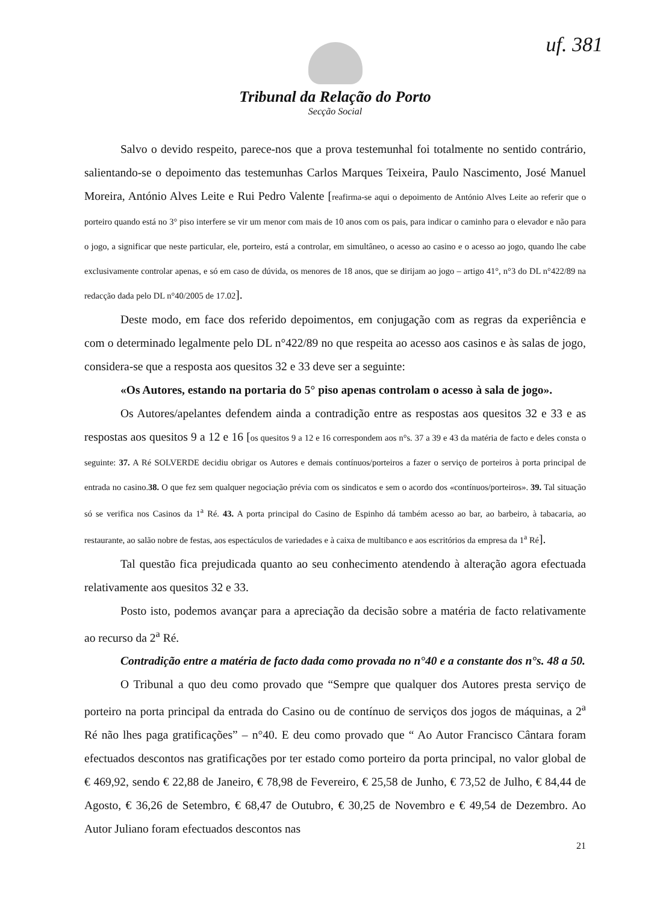uf. 381
Tribunal da Relação do Porto
Secção Social
Salvo o devido respeito, parece-nos que a prova testemunhal foi totalmente no sentido contrário, salientando-se o depoimento das testemunhas Carlos Marques Teixeira, Paulo Nascimento, José Manuel Moreira, António Alves Leite e Rui Pedro Valente [reafirma-se aqui o depoimento de António Alves Leite ao referir que o porteiro quando está no 3° piso interfere se vir um menor com mais de 10 anos com os pais, para indicar o caminho para o elevador e não para o jogo, a significar que neste particular, ele, porteiro, está a controlar, em simultâneo, o acesso ao casino e o acesso ao jogo, quando lhe cabe exclusivamente controlar apenas, e só em caso de dúvida, os menores de 18 anos, que se dirijam ao jogo – artigo 41°, n°3 do DL n°422/89 na redacção dada pelo DL n°40/2005 de 17.02].
Deste modo, em face dos referido depoimentos, em conjugação com as regras da experiência e com o determinado legalmente pelo DL n°422/89 no que respeita ao acesso aos casinos e às salas de jogo, considera-se que a resposta aos quesitos 32 e 33 deve ser a seguinte:
«Os Autores, estando na portaria do 5° piso apenas controlam o acesso à sala de jogo».
Os Autores/apelantes defendem ainda a contradição entre as respostas aos quesitos 32 e 33 e as respostas aos quesitos 9 a 12 e 16 [os quesitos 9 a 12 e 16 correspondem aos n°s. 37 a 39 e 43 da matéria de facto e deles consta o seguinte: 37. A Ré SOLVERDE decidiu obrigar os Autores e demais contínuos/porteiros a fazer o serviço de porteiros à porta principal de entrada no casino.38. O que fez sem qualquer negociação prévia com os sindicatos e sem o acordo dos «contínuos/porteiros». 39. Tal situação só se verifica nos Casinos da 1<sup>a</sup> Ré. 43. A porta principal do Casino de Espinho dá também acesso ao bar, ao barbeiro, à tabacaria, ao restaurante, ao salão nobre de festas, aos espectáculos de variedades e à caixa de multibanco e aos escritórios da empresa da 1<sup>a</sup> Ré].
Tal questão fica prejudicada quanto ao seu conhecimento atendendo à alteração agora efectuada relativamente aos quesitos 32 e 33.
Posto isto, podemos avançar para a apreciação da decisão sobre a matéria de facto relativamente ao recurso da 2<sup>a</sup> Ré.
Contradição entre a matéria de facto dada como provada no n°40 e a constante dos n°s. 48 a 50.
O Tribunal a quo deu como provado que “Sempre que qualquer dos Autores presta serviço de porteiro na porta principal da entrada do Casino ou de contínuo de serviços dos jogos de máquinas, a 2<sup>a</sup> Ré não lhes paga gratificações” – n°40. E deu como provado que “ Ao Autor Francisco Cântara foram efectuados descontos nas gratificações por ter estado como porteiro da porta principal, no valor global de € 469,92, sendo € 22,88 de Janeiro, € 78,98 de Fevereiro, € 25,58 de Junho, € 73,52 de Julho, € 84,44 de Agosto, € 36,26 de Setembro, € 68,47 de Outubro, € 30,25 de Novembro e € 49,54 de Dezembro. Ao Autor Juliano foram efectuados descontos nas
21